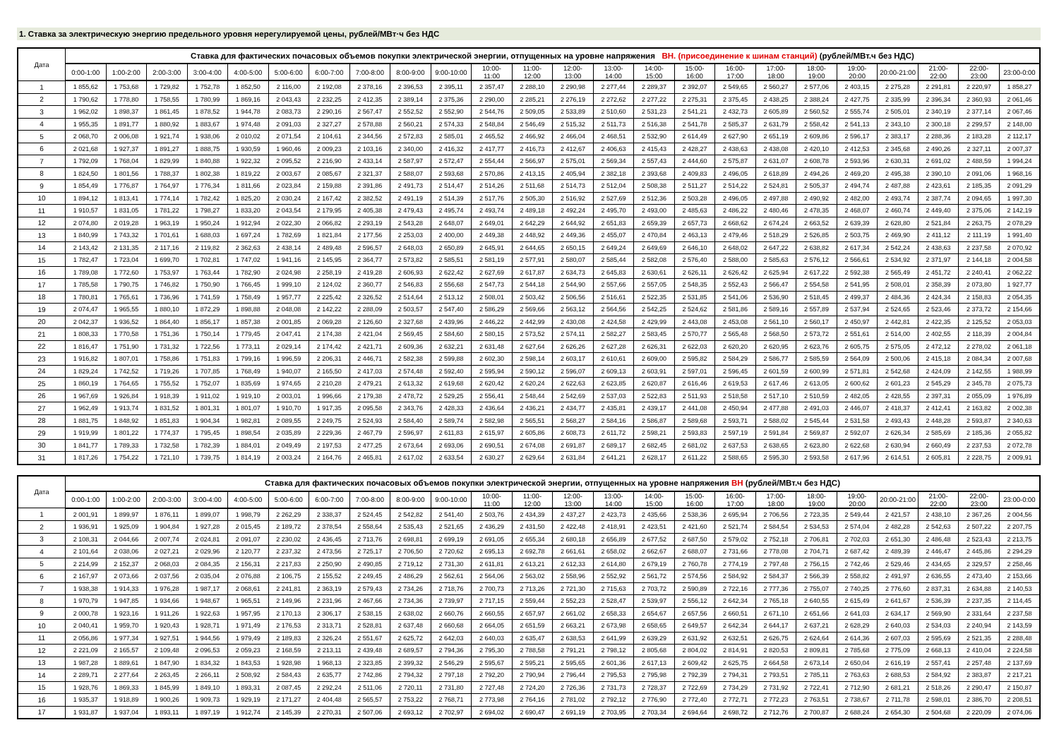1. Ставка за электрическую энергию предельного уровня нерегулируемой цены, рублей/МВт·ч без НДС
| Дата | Ставка для фактических почасовых объемов покупки электрической энергии, отпущенных на уровне напряжения ВН. (присоединение к шинам станций) (рублей/МВт.ч без НДС) | | | | | | | | | | | | | | | | | | | | | | | |
| --- | --- | --- | --- | --- | --- | --- | --- | --- | --- | --- | --- | --- | --- | --- | --- | --- | --- | --- | --- | --- | --- | --- | --- | --- |
| | 0:00-1:00 | 1:00-2:00 | 2:00-3:00 | 3:00-4:00 | 4:00-5:00 | 5:00-6:00 | 6:00-7:00 | 7:00-8:00 | 8:00-9:00 | 9:00-10:00 | 10:00- 11:00 | 11:00- 12:00 | 12:00- 13:00 | 13:00- 14:00 | 14:00- 15:00 | 15:00- 16:00 | 16:00- 17:00 | 17:00- 18:00 | 18:00- 19:00 | 19:00- 20:00 | 20:00-21:00 | 21:00- 22:00 | 22:00- 23:00 | 23:00-0:00 |
| 1 | 1 855,62 | 1 753,68 | 1 729,82 | 1 752,78 | 1 852,50 | 2 116,00 | 2 192,08 | 2 378,16 | 2 396,53 | 2 395,11 | 2 357,47 | 2 288,10 | 2 290,98 | 2 277,44 | 2 289,37 | 2 392,07 | 2 549,65 | 2 560,27 | 2 577,06 | 2 403,15 | 2 275,28 | 2 291,81 | 2 220,97 | 1 858,27 |
| 2 | 1 790,62 | 1 778,80 | 1 758,55 | 1 780,99 | 1 869,16 | 2 043,43 | 2 232,25 | 2 412,35 | 2 389,14 | 2 375,36 | 2 290,00 | 2 285,21 | 2 276,19 | 2 272,62 | 2 277,22 | 2 275,31 | 2 375,45 | 2 438,25 | 2 388,24 | 2 427,75 | 2 335,99 | 2 396,34 | 2 360,93 | 2 061,46 |
| 3 | 1 962,02 | 1 898,37 | 1 861,45 | 1 878,52 | 1 944,78 | 2 083,73 | 2 290,16 | 2 567,47 | 2 552,52 | 2 552,90 | 2 544,76 | 2 509,05 | 2 533,89 | 2 510,60 | 2 531,23 | 2 541,21 | 2 432,73 | 2 605,89 | 2 560,52 | 2 555,74 | 2 505,01 | 2 340,19 | 2 377,14 | 2 067,46 |
| 4 | 1 955,35 | 1 891,77 | 1 880,92 | 1 883,67 | 1 974,48 | 2 091,03 | 2 327,27 | 2 578,88 | 2 560,21 | 2 574,33 | 2 548,84 | 2 546,49 | 2 515,32 | 2 511,73 | 2 516,38 | 2 541,78 | 2 585,37 | 2 631,79 | 2 558,42 | 2 541,13 | 2 343,10 | 2 300,18 | 2 299,57 | 2 148,00 |
| 5 | 2 068,70 | 2 006,08 | 1 921,74 | 1 938,06 | 2 010,02 | 2 071,54 | 2 104,61 | 2 344,56 | 2 572,83 | 2 585,01 | 2 465,52 | 2 466,92 | 2 466,04 | 2 468,51 | 2 532,90 | 2 614,49 | 2 627,90 | 2 651,19 | 2 609,86 | 2 596,17 | 2 383,17 | 2 288,36 | 2 183,28 | 2 112,17 |
| 6 | 2 021,68 | 1 927,37 | 1 891,27 | 1 888,75 | 1 930,59 | 1 960,46 | 2 009,23 | 2 103,16 | 2 340,00 | 2 416,32 | 2 417,77 | 2 416,73 | 2 412,67 | 2 406,63 | 2 415,43 | 2 428,27 | 2 438,63 | 2 438,08 | 2 420,10 | 2 412,53 | 2 345,68 | 2 490,26 | 2 327,11 | 2 007,37 |
| 7 | 1 792,09 | 1 768,04 | 1 829,99 | 1 840,88 | 1 922,32 | 2 095,52 | 2 216,90 | 2 433,14 | 2 587,97 | 2 572,47 | 2 554,44 | 2 566,97 | 2 575,01 | 2 569,34 | 2 557,43 | 2 444,60 | 2 575,87 | 2 631,07 | 2 608,78 | 2 593,96 | 2 630,31 | 2 691,02 | 2 488,59 | 1 994,24 |
| 8 | 1 824,50 | 1 801,56 | 1 788,37 | 1 802,38 | 1 819,22 | 2 003,67 | 2 085,67 | 2 321,37 | 2 588,07 | 2 593,68 | 2 570,86 | 2 413,15 | 2 405,94 | 2 382,18 | 2 393,68 | 2 409,83 | 2 496,05 | 2 618,89 | 2 494,26 | 2 469,20 | 2 495,38 | 2 390,10 | 2 091,06 | 1 968,16 |
| 9 | 1 854,49 | 1 776,87 | 1 764,97 | 1 776,34 | 1 811,66 | 2 023,84 | 2 159,88 | 2 391,86 | 2 491,73 | 2 514,47 | 2 514,26 | 2 511,68 | 2 514,73 | 2 512,04 | 2 508,38 | 2 511,27 | 2 514,22 | 2 524,81 | 2 505,37 | 2 494,74 | 2 487,88 | 2 423,61 | 2 185,35 | 2 091,29 |
| 10 | 1 894,12 | 1 813,41 | 1 774,14 | 1 782,42 | 1 825,20 | 2 030,24 | 2 167,42 | 2 382,52 | 2 491,19 | 2 514,39 | 2 517,76 | 2 505,30 | 2 516,92 | 2 527,69 | 2 512,36 | 2 503,28 | 2 496,05 | 2 497,88 | 2 490,92 | 2 482,00 | 2 493,74 | 2 387,74 | 2 094,65 | 1 997,30 |
| 11 | 1 910,57 | 1 831,05 | 1 781,22 | 1 798,27 | 1 833,20 | 2 043,54 | 2 179,95 | 2 405,38 | 2 479,43 | 2 495,74 | 2 493,74 | 2 489,18 | 2 492,24 | 2 495,70 | 2 493,00 | 2 485,63 | 2 486,22 | 2 480,46 | 2 478,35 | 2 468,07 | 2 460,74 | 2 449,40 | 2 375,06 | 2 142,19 |
| 12 | 2 074,80 | 2 019,28 | 1 963,19 | 1 950,24 | 1 912,94 | 2 022,30 | 2 066,82 | 2 293,19 | 2 543,28 | 2 648,07 | 2 649,01 | 2 642,29 | 2 644,92 | 2 651,83 | 2 659,39 | 2 657,73 | 2 668,62 | 2 674,24 | 2 663,52 | 2 639,39 | 2 628,80 | 2 521,84 | 2 263,75 | 2 078,29 |
| 13 | 1 840,99 | 1 743,32 | 1 701,61 | 1 688,03 | 1 697,24 | 1 782,69 | 1 821,84 | 2 177,56 | 2 253,03 | 2 400,00 | 2 449,38 | 2 448,92 | 2 449,36 | 2 455,07 | 2 470,84 | 2 463,13 | 2 479,46 | 2 518,29 | 2 526,85 | 2 503,75 | 2 469,90 | 2 411,12 | 2 111,19 | 1 991,40 |
| 14 | 2 143,42 | 2 131,35 | 2 117,16 | 2 119,82 | 2 362,63 | 2 438,14 | 2 489,48 | 2 596,57 | 2 648,03 | 2 650,89 | 2 645,91 | 2 644,65 | 2 650,15 | 2 649,24 | 2 649,69 | 2 646,10 | 2 648,02 | 2 647,22 | 2 638,82 | 2 617,34 | 2 542,24 | 2 438,63 | 2 237,58 | 2 070,92 |
| 15 | 1 782,47 | 1 723,04 | 1 699,70 | 1 702,81 | 1 747,02 | 1 941,16 | 2 145,95 | 2 364,77 | 2 573,82 | 2 585,51 | 2 581,19 | 2 577,91 | 2 580,07 | 2 585,44 | 2 582,08 | 2 576,40 | 2 588,00 | 2 585,63 | 2 576,12 | 2 566,61 | 2 534,92 | 2 371,97 | 2 144,18 | 2 004,58 |
| 16 | 1 789,08 | 1 772,60 | 1 753,97 | 1 763,44 | 1 782,90 | 2 024,98 | 2 258,19 | 2 419,28 | 2 606,93 | 2 622,42 | 2 627,69 | 2 617,87 | 2 634,73 | 2 645,83 | 2 630,61 | 2 626,11 | 2 626,42 | 2 625,94 | 2 617,22 | 2 592,38 | 2 565,49 | 2 451,72 | 2 240,41 | 2 062,22 |
| 17 | 1 785,58 | 1 790,75 | 1 746,82 | 1 750,90 | 1 766,45 | 1 999,10 | 2 124,02 | 2 360,77 | 2 546,83 | 2 556,68 | 2 547,73 | 2 544,18 | 2 544,90 | 2 557,66 | 2 557,05 | 2 548,35 | 2 552,43 | 2 566,47 | 2 554,58 | 2 541,95 | 2 508,01 | 2 358,39 | 2 073,80 | 1 927,77 |
| 18 | 1 780,81 | 1 765,61 | 1 736,96 | 1 741,59 | 1 758,49 | 1 957,77 | 2 225,42 | 2 326,52 | 2 514,64 | 2 513,12 | 2 508,01 | 2 503,42 | 2 506,56 | 2 516,61 | 2 522,35 | 2 531,85 | 2 541,06 | 2 536,90 | 2 518,45 | 2 499,37 | 2 484,36 | 2 424,34 | 2 158,83 | 2 054,35 |
| 19 | 2 074,47 | 1 965,55 | 1 880,10 | 1 872,29 | 1 898,88 | 2 048,08 | 2 142,22 | 2 288,09 | 2 503,57 | 2 547,40 | 2 586,29 | 2 569,66 | 2 563,12 | 2 564,56 | 2 542,25 | 2 524,62 | 2 581,86 | 2 589,16 | 2 557,89 | 2 537,94 | 2 524,65 | 2 523,46 | 2 373,72 | 2 154,66 |
| 20 | 2 042,37 | 1 936,52 | 1 864,40 | 1 856,17 | 1 857,38 | 2 001,85 | 2 069,28 | 2 126,60 | 2 327,68 | 2 439,96 | 2 446,22 | 2 442,99 | 2 430,08 | 2 424,58 | 2 429,99 | 2 443,08 | 2 453,08 | 2 561,10 | 2 560,17 | 2 450,97 | 2 442,81 | 2 422,35 | 2 125,52 | 2 053,03 |
| 21 | 1 808,33 | 1 770,58 | 1 751,36 | 1 750,14 | 1 779,45 | 2 047,41 | 2 174,38 | 2 421,04 | 2 569,45 | 2 584,60 | 2 580,15 | 2 573,52 | 2 574,11 | 2 582,27 | 2 583,45 | 2 570,77 | 2 565,48 | 2 568,50 | 2 573,72 | 2 551,61 | 2 514,00 | 2 402,55 | 2 118,39 | 2 004,84 |
| 22 | 1 816,47 | 1 751,90 | 1 731,32 | 1 722,56 | 1 773,11 | 2 029,14 | 2 174,42 | 2 421,71 | 2 609,36 | 2 632,21 | 2 631,48 | 2 627,64 | 2 626,26 | 2 627,28 | 2 626,31 | 2 622,03 | 2 620,20 | 2 620,95 | 2 623,76 | 2 605,75 | 2 575,05 | 2 472,12 | 2 278,02 | 2 061,18 |
| 23 | 1 916,82 | 1 807,01 | 1 758,86 | 1 751,83 | 1 799,16 | 1 996,59 | 2 206,31 | 2 446,71 | 2 582,38 | 2 599,88 | 2 602,30 | 2 598,14 | 2 603,17 | 2 610,61 | 2 609,00 | 2 595,82 | 2 584,29 | 2 586,77 | 2 585,59 | 2 564,09 | 2 500,06 | 2 415,18 | 2 084,34 | 2 007,68 |
| 24 | 1 829,24 | 1 742,52 | 1 719,26 | 1 707,85 | 1 768,49 | 1 940,07 | 2 165,50 | 2 417,03 | 2 574,48 | 2 592,40 | 2 595,94 | 2 590,12 | 2 596,07 | 2 609,13 | 2 603,91 | 2 597,01 | 2 596,45 | 2 601,59 | 2 600,99 | 2 571,81 | 2 542,68 | 2 424,09 | 2 142,55 | 1 988,99 |
| 25 | 1 860,19 | 1 764,65 | 1 755,52 | 1 752,07 | 1 835,69 | 1 974,65 | 2 210,28 | 2 479,21 | 2 613,32 | 2 619,68 | 2 620,42 | 2 620,24 | 2 622,63 | 2 623,85 | 2 620,87 | 2 616,46 | 2 619,53 | 2 617,46 | 2 613,05 | 2 600,62 | 2 601,23 | 2 545,29 | 2 345,78 | 2 075,73 |
| 26 | 1 967,69 | 1 926,84 | 1 918,39 | 1 911,02 | 1 919,10 | 2 003,01 | 1 996,66 | 2 179,38 | 2 478,72 | 2 529,25 | 2 556,41 | 2 548,44 | 2 542,69 | 2 537,03 | 2 522,83 | 2 511,93 | 2 518,58 | 2 517,10 | 2 510,59 | 2 482,05 | 2 428,55 | 2 397,31 | 2 055,09 | 1 976,89 |
| 27 | 1 962,49 | 1 913,74 | 1 831,52 | 1 801,31 | 1 801,07 | 1 910,70 | 1 917,35 | 2 095,58 | 2 343,76 | 2 428,33 | 2 436,64 | 2 436,21 | 2 434,77 | 2 435,81 | 2 439,17 | 2 441,08 | 2 450,94 | 2 477,88 | 2 491,03 | 2 446,07 | 2 418,37 | 2 412,41 | 2 163,82 | 2 002,38 |
| 28 | 1 881,75 | 1 848,92 | 1 851,83 | 1 904,34 | 1 982,81 | 2 089,55 | 2 249,75 | 2 524,93 | 2 584,40 | 2 589,74 | 2 582,98 | 2 565,51 | 2 568,27 | 2 584,16 | 2 586,87 | 2 589,68 | 2 593,71 | 2 588,02 | 2 545,44 | 2 531,58 | 2 493,43 | 2 448,28 | 2 593,87 | 2 340,63 |
| 29 | 1 919,99 | 1 801,22 | 1 774,37 | 1 795,45 | 1 898,54 | 2 035,89 | 2 229,36 | 2 467,79 | 2 596,97 | 2 611,83 | 2 615,97 | 2 605,86 | 2 608,73 | 2 611,72 | 2 598,21 | 2 593,83 | 2 597,19 | 2 591,84 | 2 569,87 | 2 592,07 | 2 626,34 | 2 585,69 | 2 185,36 | 2 055,82 |
| 30 | 1 841,77 | 1 789,33 | 1 732,58 | 1 782,39 | 1 884,01 | 2 049,49 | 2 197,53 | 2 477,25 | 2 673,64 | 2 693,06 | 2 690,51 | 2 674,08 | 2 691,87 | 2 689,17 | 2 682,45 | 2 681,02 | 2 637,53 | 2 638,65 | 2 623,80 | 2 622,68 | 2 630,94 | 2 660,49 | 2 237,53 | 2 072,78 |
| 31 | 1 817,26 | 1 754,22 | 1 721,10 | 1 739,75 | 1 814,19 | 2 003,24 | 2 164,76 | 2 465,81 | 2 617,02 | 2 633,54 | 2 630,27 | 2 629,64 | 2 631,84 | 2 641,21 | 2 628,17 | 2 611,22 | 2 588,65 | 2 595,30 | 2 593,58 | 2 617,96 | 2 614,51 | 2 605,81 | 2 228,75 | 2 009,91 |
| Дата | Ставка для фактических почасовых объемов покупки электрической энергии, отпущенных на уровне напряжения ВН (рублей/МВт.ч без НДС) | | | | | | | | | | | | | | | | | | | | | | | |
| --- | --- | --- | --- | --- | --- | --- | --- | --- | --- | --- | --- | --- | --- | --- | --- | --- | --- | --- | --- | --- | --- | --- | --- | --- |
| | 0:00-1:00 | 1:00-2:00 | 2:00-3:00 | 3:00-4:00 | 4:00-5:00 | 5:00-6:00 | 6:00-7:00 | 7:00-8:00 | 8:00-9:00 | 9:00-10:00 | 10:00- 11:00 | 11:00- 12:00 | 12:00- 13:00 | 13:00- 14:00 | 14:00- 15:00 | 15:00- 16:00 | 16:00- 17:00 | 17:00- 18:00 | 18:00- 19:00 | 19:00- 20:00 | 20:00-21:00 | 21:00- 22:00 | 22:00- 23:00 | 23:00-0:00 |
| 1 | 2 001,91 | 1 899,97 | 1 876,11 | 1 899,07 | 1 998,79 | 2 262,29 | 2 338,37 | 2 524,45 | 2 542,82 | 2 541,40 | 2 503,76 | 2 434,39 | 2 437,27 | 2 423,73 | 2 435,66 | 2 538,36 | 2 695,94 | 2 706,56 | 2 723,35 | 2 549,44 | 2 421,57 | 2 438,10 | 2 367,26 | 2 004,56 |
| 2 | 1 936,91 | 1 925,09 | 1 904,84 | 1 927,28 | 2 015,45 | 2 189,72 | 2 378,54 | 2 558,64 | 2 535,43 | 2 521,65 | 2 436,29 | 2 431,50 | 2 422,48 | 2 418,91 | 2 423,51 | 2 421,60 | 2 521,74 | 2 584,54 | 2 534,53 | 2 574,04 | 2 482,28 | 2 542,63 | 2 507,22 | 2 207,75 |
| 3 | 2 108,31 | 2 044,66 | 2 007,74 | 2 024,81 | 2 091,07 | 2 230,02 | 2 436,45 | 2 713,76 | 2 698,81 | 2 699,19 | 2 691,05 | 2 655,34 | 2 680,18 | 2 656,89 | 2 677,52 | 2 687,50 | 2 579,02 | 2 752,18 | 2 706,81 | 2 702,03 | 2 651,30 | 2 486,48 | 2 523,43 | 2 213,75 |
| 4 | 2 101,64 | 2 038,06 | 2 027,21 | 2 029,96 | 2 120,77 | 2 237,32 | 2 473,56 | 2 725,17 | 2 706,50 | 2 720,62 | 2 695,13 | 2 692,78 | 2 661,61 | 2 658,02 | 2 662,67 | 2 688,07 | 2 731,66 | 2 778,08 | 2 704,71 | 2 687,42 | 2 489,39 | 2 446,47 | 2 445,86 | 2 294,29 |
| 5 | 2 214,99 | 2 152,37 | 2 068,03 | 2 084,35 | 2 156,31 | 2 217,83 | 2 250,90 | 2 490,85 | 2 719,12 | 2 731,30 | 2 611,81 | 2 613,21 | 2 612,33 | 2 614,80 | 2 679,19 | 2 760,78 | 2 774,19 | 2 797,48 | 2 756,15 | 2 742,46 | 2 529,46 | 2 434,65 | 2 329,57 | 2 258,46 |
| 6 | 2 167,97 | 2 073,66 | 2 037,56 | 2 035,04 | 2 076,88 | 2 106,75 | 2 155,52 | 2 249,45 | 2 486,29 | 2 562,61 | 2 564,06 | 2 563,02 | 2 558,96 | 2 552,92 | 2 561,72 | 2 574,56 | 2 584,92 | 2 584,37 | 2 566,39 | 2 558,82 | 2 491,97 | 2 636,55 | 2 473,40 | 2 153,66 |
| 7 | 1 938,38 | 1 914,33 | 1 976,28 | 1 987,17 | 2 068,61 | 2 241,81 | 2 363,19 | 2 579,43 | 2 734,26 | 2 718,76 | 2 700,73 | 2 713,26 | 2 721,30 | 2 715,63 | 2 703,72 | 2 590,89 | 2 722,16 | 2 777,36 | 2 755,07 | 2 740,25 | 2 776,60 | 2 837,31 | 2 634,88 | 2 140,53 |
| 8 | 1 970,79 | 1 947,85 | 1 934,66 | 1 948,67 | 1 965,51 | 2 149,96 | 2 231,96 | 2 467,66 | 2 734,36 | 2 739,97 | 2 717,15 | 2 559,44 | 2 552,23 | 2 528,47 | 2 539,97 | 2 556,12 | 2 642,34 | 2 765,18 | 2 640,55 | 2 615,49 | 2 641,67 | 2 536,39 | 2 237,35 | 2 114,45 |
| 9 | 2 000,78 | 1 923,16 | 1 911,26 | 1 922,63 | 1 957,95 | 2 170,13 | 2 306,17 | 2 538,15 | 2 638,02 | 2 660,76 | 2 660,55 | 2 657,97 | 2 661,02 | 2 658,33 | 2 654,67 | 2 657,56 | 2 660,51 | 2 671,10 | 2 651,66 | 2 641,03 | 2 634,17 | 2 569,90 | 2 331,64 | 2 237,58 |
| 10 | 2 040,41 | 1 959,70 | 1 920,43 | 1 928,71 | 1 971,49 | 2 176,53 | 2 313,71 | 2 528,81 | 2 637,48 | 2 660,68 | 2 664,05 | 2 651,59 | 2 663,21 | 2 673,98 | 2 658,65 | 2 649,57 | 2 642,34 | 2 644,17 | 2 637,21 | 2 628,29 | 2 640,03 | 2 534,03 | 2 240,94 | 2 143,59 |
| 11 | 2 056,86 | 1 977,34 | 1 927,51 | 1 944,56 | 1 979,49 | 2 189,83 | 2 326,24 | 2 551,67 | 2 625,72 | 2 642,03 | 2 640,03 | 2 635,47 | 2 638,53 | 2 641,99 | 2 639,29 | 2 631,92 | 2 632,51 | 2 626,75 | 2 624,64 | 2 614,36 | 2 607,03 | 2 595,69 | 2 521,35 | 2 288,48 |
| 12 | 2 221,09 | 2 165,57 | 2 109,48 | 2 096,53 | 2 059,23 | 2 168,59 | 2 213,11 | 2 439,48 | 2 689,57 | 2 794,36 | 2 795,30 | 2 788,58 | 2 791,21 | 2 798,12 | 2 805,68 | 2 804,02 | 2 814,91 | 2 820,53 | 2 809,81 | 2 785,68 | 2 775,09 | 2 668,13 | 2 410,04 | 2 224,58 |
| 13 | 1 987,28 | 1 889,61 | 1 847,90 | 1 834,32 | 1 843,53 | 1 928,98 | 1 968,13 | 2 323,85 | 2 399,32 | 2 546,29 | 2 595,67 | 2 595,21 | 2 595,65 | 2 601,36 | 2 617,13 | 2 609,42 | 2 625,75 | 2 664,58 | 2 673,14 | 2 650,04 | 2 616,19 | 2 557,41 | 2 257,48 | 2 137,69 |
| 14 | 2 289,71 | 2 277,64 | 2 263,45 | 2 266,11 | 2 508,92 | 2 584,43 | 2 635,77 | 2 742,86 | 2 794,32 | 2 797,18 | 2 792,20 | 2 790,94 | 2 796,44 | 2 795,53 | 2 795,98 | 2 792,39 | 2 794,31 | 2 793,51 | 2 785,11 | 2 763,63 | 2 688,53 | 2 584,92 | 2 383,87 | 2 217,21 |
| 15 | 1 928,76 | 1 869,33 | 1 845,99 | 1 849,10 | 1 893,31 | 2 087,45 | 2 292,24 | 2 511,06 | 2 720,11 | 2 731,80 | 2 727,48 | 2 724,20 | 2 726,36 | 2 731,73 | 2 728,37 | 2 722,69 | 2 734,29 | 2 731,92 | 2 722,41 | 2 712,90 | 2 681,21 | 2 518,26 | 2 290,47 | 2 150,87 |
| 16 | 1 935,37 | 1 918,89 | 1 900,26 | 1 909,73 | 1 929,19 | 2 171,27 | 2 404,48 | 2 565,57 | 2 753,22 | 2 768,71 | 2 773,98 | 2 764,16 | 2 781,02 | 2 792,12 | 2 776,90 | 2 772,40 | 2 772,71 | 2 772,23 | 2 763,51 | 2 738,67 | 2 711,78 | 2 598,01 | 2 386,70 | 2 208,51 |
| 17 | 1 931,87 | 1 937,04 | 1 893,11 | 1 897,19 | 1 912,74 | 2 145,39 | 2 270,31 | 2 507,06 | 2 693,12 | 2 702,97 | 2 694,02 | 2 690,47 | 2 691,19 | 2 703,95 | 2 703,34 | 2 694,64 | 2 698,72 | 2 712,76 | 2 700,87 | 2 688,24 | 2 654,30 | 2 504,68 | 2 220,09 | 2 074,06 |